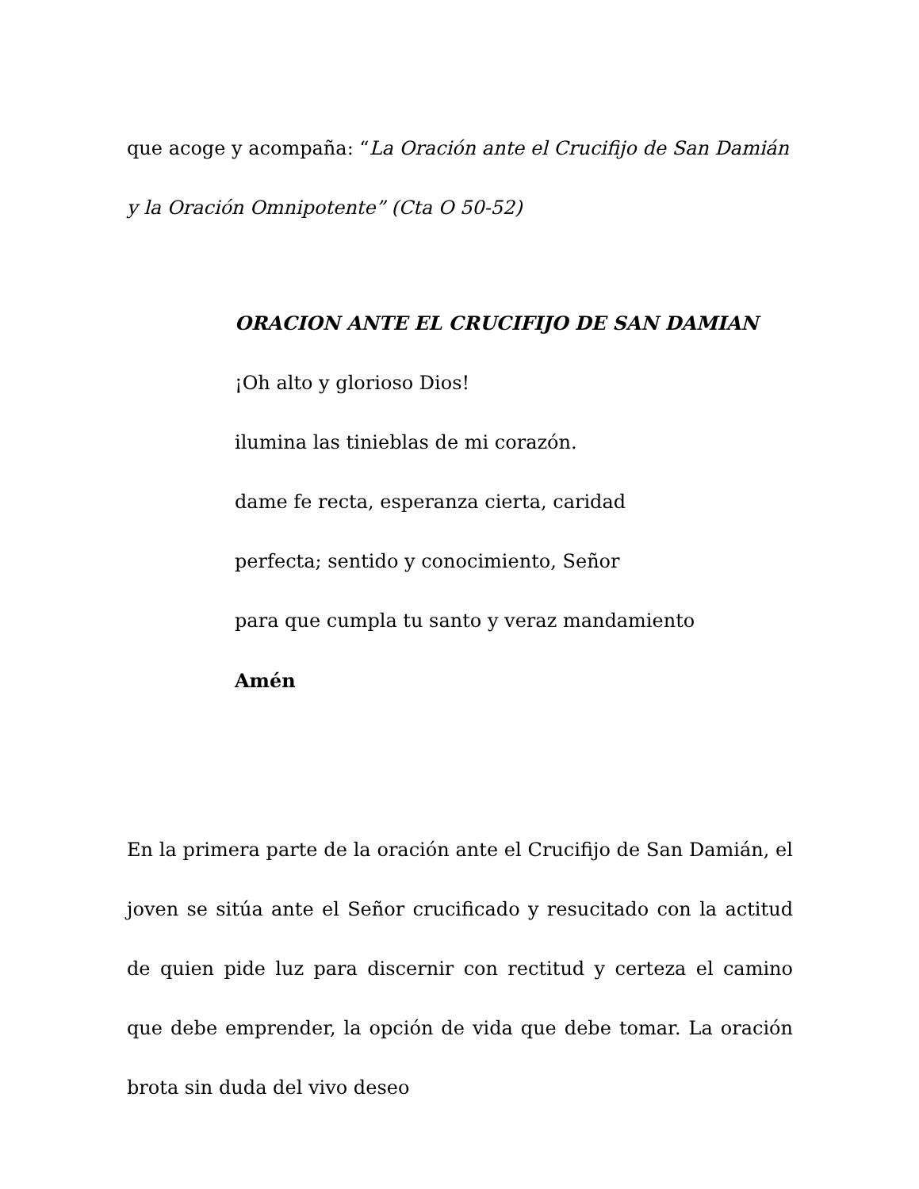que acoge y acompaña: “La Oración ante el Crucifijo de San Damián y la Oración Omnipotente” (Cta O 50-52)
ORACION ANTE EL CRUCIFIJO DE SAN DAMIAN
¡Oh alto y glorioso Dios!
ilumina las tinieblas de mi corazón.
dame fe recta, esperanza cierta, caridad
perfecta; sentido y conocimiento, Señor
para que cumpla tu santo y veraz mandamiento
Amén
En la primera parte de la oración ante el Crucifijo de San Damián, el joven se sitúa ante el Señor crucificado y resucitado con la actitud de quien pide luz para discernir con rectitud y certeza el camino que debe emprender, la opción de vida que debe tomar. La oración brota sin duda del vivo deseo